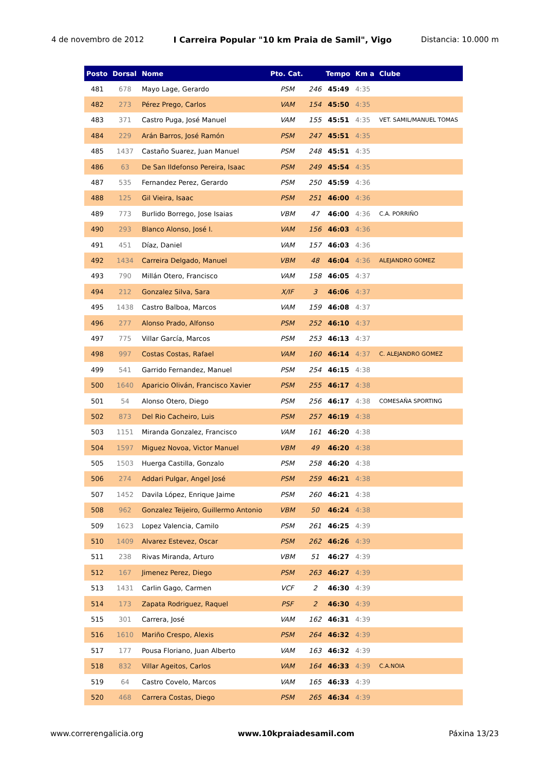4 de novembro de 2012 I Carreira Popular "10 km Praia de Samil", Vigo Distancia: 10.000 m
| Posto | Dorsal | Nome | Pto. Cat. | | Tempo | Km a | Clube |
| --- | --- | --- | --- | --- | --- | --- | --- |
| 481 | 678 | Mayo Lage, Gerardo | PSM | 246 | 45:49 | 4:35 | |
| 482 | 273 | Pérez Prego, Carlos | VAM | 154 | 45:50 | 4:35 | |
| 483 | 371 | Castro Puga, José Manuel | VAM | 155 | 45:51 | 4:35 | VET. SAMIL/MANUEL TOMAS |
| 484 | 229 | Arán Barros, José Ramón | PSM | 247 | 45:51 | 4:35 | |
| 485 | 1437 | Castaño Suarez, Juan Manuel | PSM | 248 | 45:51 | 4:35 | |
| 486 | 63 | De San Ildefonso Pereira, Isaac | PSM | 249 | 45:54 | 4:35 | |
| 487 | 535 | Fernandez Perez, Gerardo | PSM | 250 | 45:59 | 4:36 | |
| 488 | 125 | Gil Vieira, Isaac | PSM | 251 | 46:00 | 4:36 | |
| 489 | 773 | Burlido Borrego, Jose Isaias | VBM | 47 | 46:00 | 4:36 | C.A. PORRIÑO |
| 490 | 293 | Blanco Alonso, José I. | VAM | 156 | 46:03 | 4:36 | |
| 491 | 451 | Díaz, Daniel | VAM | 157 | 46:03 | 4:36 | |
| 492 | 1434 | Carreira Delgado, Manuel | VBM | 48 | 46:04 | 4:36 | ALEJANDRO GOMEZ |
| 493 | 790 | Millán Otero, Francisco | VAM | 158 | 46:05 | 4:37 | |
| 494 | 212 | Gonzalez Silva, Sara | X/IF | 3 | 46:06 | 4:37 | |
| 495 | 1438 | Castro Balboa, Marcos | VAM | 159 | 46:08 | 4:37 | |
| 496 | 277 | Alonso Prado, Alfonso | PSM | 252 | 46:10 | 4:37 | |
| 497 | 775 | Villar García, Marcos | PSM | 253 | 46:13 | 4:37 | |
| 498 | 997 | Costas Costas, Rafael | VAM | 160 | 46:14 | 4:37 | C. ALEJANDRO GOMEZ |
| 499 | 541 | Garrido Fernandez, Manuel | PSM | 254 | 46:15 | 4:38 | |
| 500 | 1640 | Aparicio Oliván, Francisco Xavier | PSM | 255 | 46:17 | 4:38 | |
| 501 | 54 | Alonso Otero, Diego | PSM | 256 | 46:17 | 4:38 | COMESAÑA SPORTING |
| 502 | 873 | Del Rio Cacheiro, Luis | PSM | 257 | 46:19 | 4:38 | |
| 503 | 1151 | Miranda Gonzalez, Francisco | VAM | 161 | 46:20 | 4:38 | |
| 504 | 1597 | Miguez Novoa, Victor Manuel | VBM | 49 | 46:20 | 4:38 | |
| 505 | 1503 | Huerga Castilla, Gonzalo | PSM | 258 | 46:20 | 4:38 | |
| 506 | 274 | Addari Pulgar, Angel José | PSM | 259 | 46:21 | 4:38 | |
| 507 | 1452 | Davila López, Enrique Jaime | PSM | 260 | 46:21 | 4:38 | |
| 508 | 962 | Gonzalez Teijeiro, Guillermo Antonio | VBM | 50 | 46:24 | 4:38 | |
| 509 | 1623 | Lopez Valencia, Camilo | PSM | 261 | 46:25 | 4:39 | |
| 510 | 1409 | Alvarez Estevez, Oscar | PSM | 262 | 46:26 | 4:39 | |
| 511 | 238 | Rivas Miranda, Arturo | VBM | 51 | 46:27 | 4:39 | |
| 512 | 167 | Jimenez Perez, Diego | PSM | 263 | 46:27 | 4:39 | |
| 513 | 1431 | Carlin Gago, Carmen | VCF | 2 | 46:30 | 4:39 | |
| 514 | 173 | Zapata Rodriguez, Raquel | PSF | 2 | 46:30 | 4:39 | |
| 515 | 301 | Carrera, José | VAM | 162 | 46:31 | 4:39 | |
| 516 | 1610 | Mariño Crespo, Alexis | PSM | 264 | 46:32 | 4:39 | |
| 517 | 177 | Pousa Floriano, Juan Alberto | VAM | 163 | 46:32 | 4:39 | |
| 518 | 832 | Villar Ageitos, Carlos | VAM | 164 | 46:33 | 4:39 | C.A.NOIA |
| 519 | 64 | Castro Covelo, Marcos | VAM | 165 | 46:33 | 4:39 | |
| 520 | 468 | Carrera Costas, Diego | PSM | 265 | 46:34 | 4:39 | |
www.correrengalicia.org www.10kpraiadesamil.com Páxina 13/23